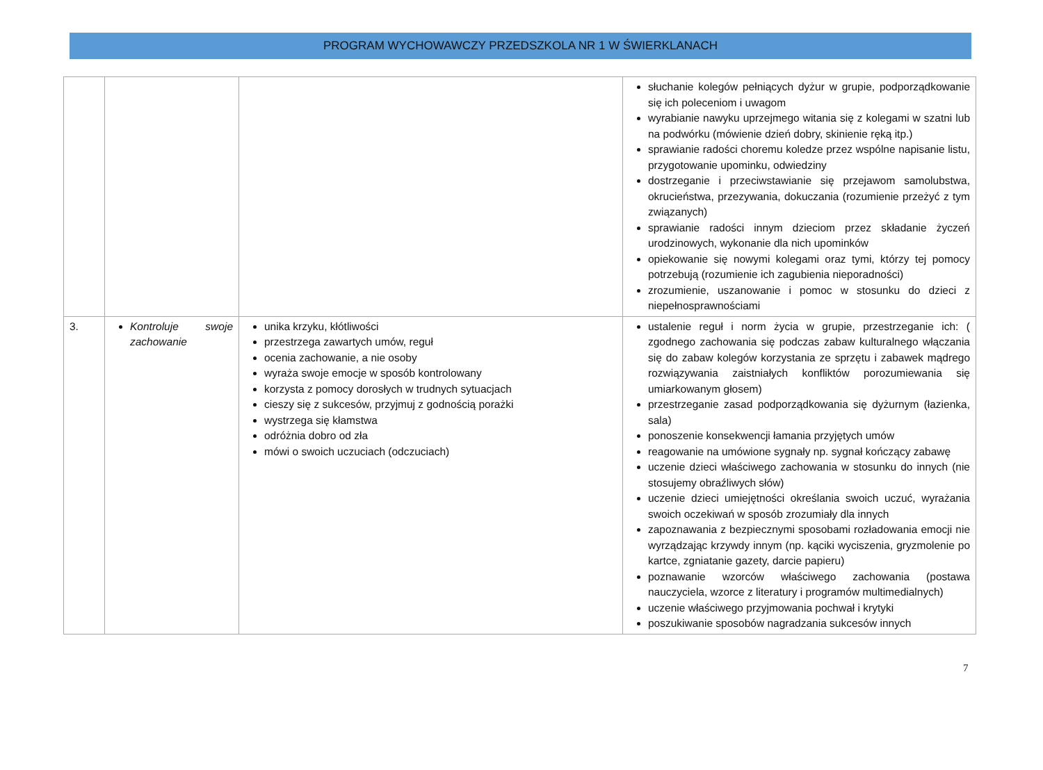PROGRAM WYCHOWAWCZY PRZEDSZKOLA NR 1 W ŚWIERKLANACH
| | | | słuchanie kolegów pełniących dyżur w grupie, podporządkowanie się ich poleceniom i uwagom wyrabianie nawyku uprzejmego witania się z kolegami w szatni lub na podwórku (mówienie dzień dobry, skinienie ręką itp.) sprawianie radości choremu koledze przez wspólne napisanie listu, przygotowanie upominku, odwiedziny dostrzeganie i przeciwstawianie się przejawom samolubstwa, okrucieństwa, przezywania, dokuczania (rozumienie przeżyć z tym związanych) sprawianie radości innym dzieciom przez składanie życzeń urodzinowych, wykonanie dla nich upominków opiekowanie się nowymi kolegami oraz tymi, którzy tej pomocy potrzebują (rozumienie ich zagubienia nieporadności) zrozumienie, uszanowanie i pomoc w stosunku do dzieci z niepełnosprawnościami |
| 3. | Kontroluje swoje zachowanie | unika krzyku, kłótliwości przestrzega zawartych umów, reguł ocenia zachowanie, a nie osoby wyraża swoje emocje w sposób kontrolowany korzysta z pomocy dorosłych w trudnych sytuacjach cieszy się z sukcesów, przyjmuj z godnością porażki wystrzega się kłamstwa odróżnia dobro od zła mówi o swoich uczuciach (odczuciach) | ustalenie reguł i norm życia w grupie, przestrzeganie ich: ( zgodnego zachowania się podczas zabaw kulturalnego włączania się do zabaw kolegów korzystania ze sprzętu i zabawek mądrego rozwiązywania zaistniałych konfliktów porozumiewania się umiarkowanym głosem) przestrzeganie zasad podporządkowania się dyżurnym (łazienka, sala) ponoszenie konsekwencji łamania przyjętych umów reagowanie na umówione sygnały np. sygnał kończący zabawę uczenie dzieci właściwego zachowania w stosunku do innych (nie stosujemy obraźliwych słów) uczenie dzieci umiejętności określania swoich uczuć, wyrażania swoich oczekiwań w sposób zrozumiały dla innych zapoznawania z bezpiecznymi sposobami rozładowania emocji nie wyrządzając krzywdy innym (np. kąciki wyciszenia, gryzmolenie po kartce, zgniatanie gazety, darcie papieru) poznawanie wzorców właściwego zachowania (postawa nauczyciela, wzorce z literatury i programów multimedialnych) uczenie właściwego przyjmowania pochwał i krytyki poszukiwanie sposobów nagradzania sukcesów innych |
7